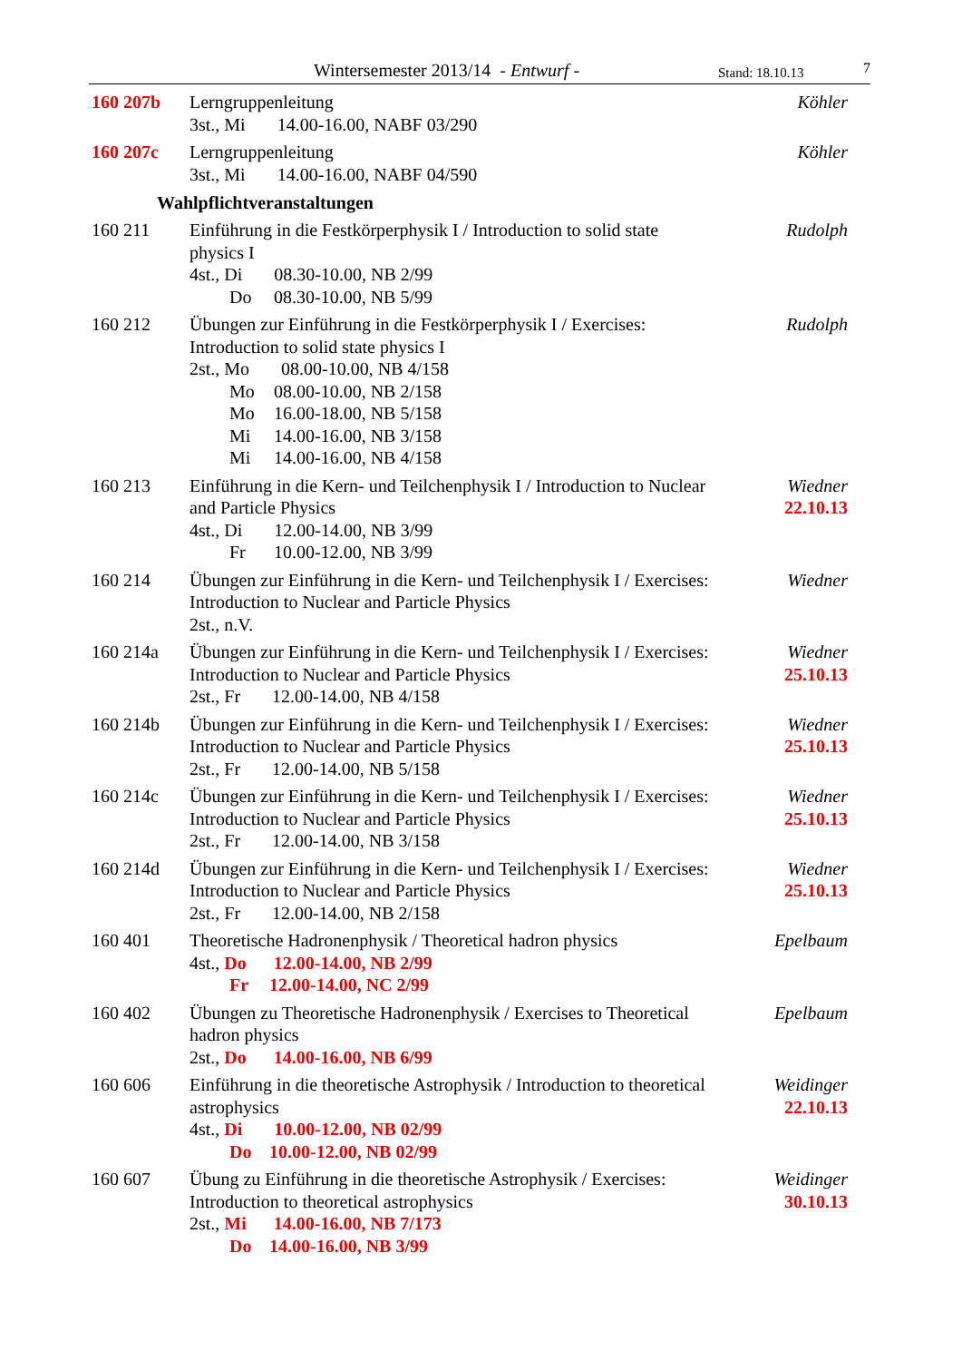Wintersemester 2013/14 - Entwurf - Stand: 18.10.13 7
160 207b Lerngruppenleitung
3st., Mi 14.00-16.00, NABF 03/290
Köhler
160 207c Lerngruppenleitung
3st., Mi 14.00-16.00, NABF 04/590
Köhler
Wahlpflichtveranstaltungen
160 211 Einführung in die Festkörperphysik I / Introduction to solid state physics I
4st., Di 08.30-10.00, NB 2/99
Do 08.30-10.00, NB 5/99
Rudolph
160 212 Übungen zur Einführung in die Festkörperphysik I / Exercises: Introduction to solid state physics I
2st., Mo 08.00-10.00, NB 4/158
Mo 08.00-10.00, NB 2/158
Mo 16.00-18.00, NB 5/158
Mi 14.00-16.00, NB 3/158
Mi 14.00-16.00, NB 4/158
Rudolph
160 213 Einführung in die Kern- und Teilchenphysik I / Introduction to Nuclear and Particle Physics
4st., Di 12.00-14.00, NB 3/99
Fr 10.00-12.00, NB 3/99
Wiedner
22.10.13
160 214 Übungen zur Einführung in die Kern- und Teilchenphysik I / Exercises: Introduction to Nuclear and Particle Physics
2st., n.V.
Wiedner
160 214a Übungen zur Einführung in die Kern- und Teilchenphysik I / Exercises: Introduction to Nuclear and Particle Physics
2st., Fr 12.00-14.00, NB 4/158
Wiedner
25.10.13
160 214b Übungen zur Einführung in die Kern- und Teilchenphysik I / Exercises: Introduction to Nuclear and Particle Physics
2st., Fr 12.00-14.00, NB 5/158
Wiedner
25.10.13
160 214c Übungen zur Einführung in die Kern- und Teilchenphysik I / Exercises: Introduction to Nuclear and Particle Physics
2st., Fr 12.00-14.00, NB 3/158
Wiedner
25.10.13
160 214d Übungen zur Einführung in die Kern- und Teilchenphysik I / Exercises: Introduction to Nuclear and Particle Physics
2st., Fr 12.00-14.00, NB 2/158
Wiedner
25.10.13
160 401 Theoretische Hadronenphysik / Theoretical hadron physics
4st., Do 12.00-14.00, NB 2/99
Fr 12.00-14.00, NC 2/99
Epelbaum
160 402 Übungen zu Theoretische Hadronenphysik / Exercises to Theoretical hadron physics
2st., Do 14.00-16.00, NB 6/99
Epelbaum
160 606 Einführung in die theoretische Astrophysik / Introduction to theoretical astrophysics
4st., Di 10.00-12.00, NB 02/99
Do 10.00-12.00, NB 02/99
Weidinger
22.10.13
160 607 Übung zu Einführung in die theoretische Astrophysik / Exercises: Introduction to theoretical astrophysics
2st., Mi 14.00-16.00, NB 7/173
Do 14.00-16.00, NB 3/99
Weidinger
30.10.13